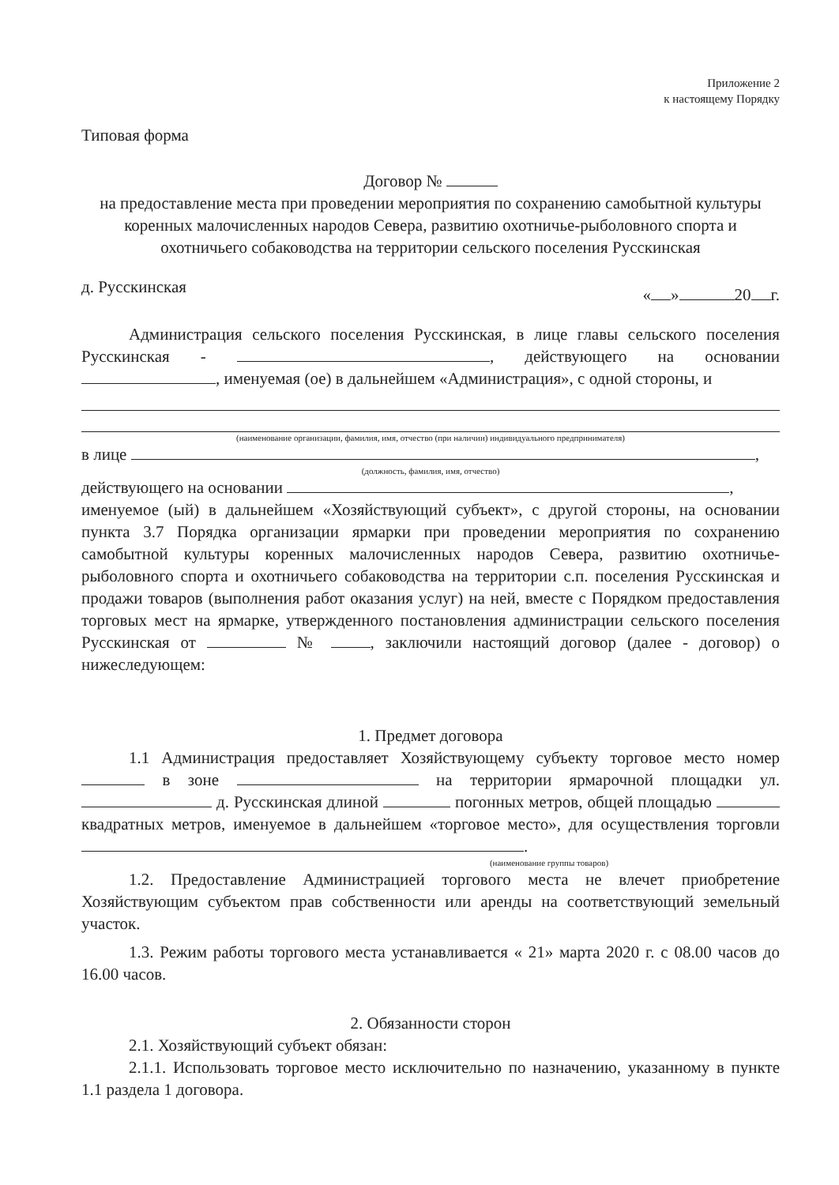Приложение 2
к настоящему Порядку
Типовая форма
Договор №
на предоставление места при проведении мероприятия по сохранению самобытной культуры коренных малочисленных народов Севера, развитию охотничье-рыболовного спорта и охотничьего собаководства на территории сельского поселения Русскинская
д. Русскинская « » 20 г.
Администрация сельского поселения Русскинская, в лице главы сельского поселения Русскинская - , действующего на основании , именуемая (ое) в дальнейшем «Администрация», с одной стороны, и
(наименование организации, фамилия, имя, отчество (при наличии) индивидуального предпринимателя)
в лице ,
(должность, фамилия, имя, отчество)
действующего на основании ,
именуемое (ый) в дальнейшем «Хозяйствующий субъект», с другой стороны, на основании пункта 3.7 Порядка организации ярмарки при проведении мероприятия по сохранению самобытной культуры коренных малочисленных народов Севера, развитию охотничье-рыболовного спорта и охотничьего собаководства на территории с.п. поселения Русскинская и продажи товаров (выполнения работ оказания услуг) на ней, вместе с Порядком предоставления торговых мест на ярмарке, утвержденного постановления администрации сельского поселения Русскинская от № , заключили настоящий договор (далее - договор) о нижеследующем:
1. Предмет договора
1.1 Администрация предоставляет Хозяйствующему субъекту торговое место номер в зоне на территории ярмарочной площадки ул. д. Русскинская длиной погонных метров, общей площадью квадратных метров, именуемое в дальнейшем «торговое место», для осуществления торговли .
(наименование группы товаров)
1.2. Предоставление Администрацией торгового места не влечет приобретение Хозяйствующим субъектом прав собственности или аренды на соответствующий земельный участок.
1.3. Режим работы торгового места устанавливается « 21» марта 2020 г. с 08.00 часов до 16.00 часов.
2. Обязанности сторон
2.1. Хозяйствующий субъект обязан:
2.1.1. Использовать торговое место исключительно по назначению, указанному в пункте 1.1 раздела 1 договора.